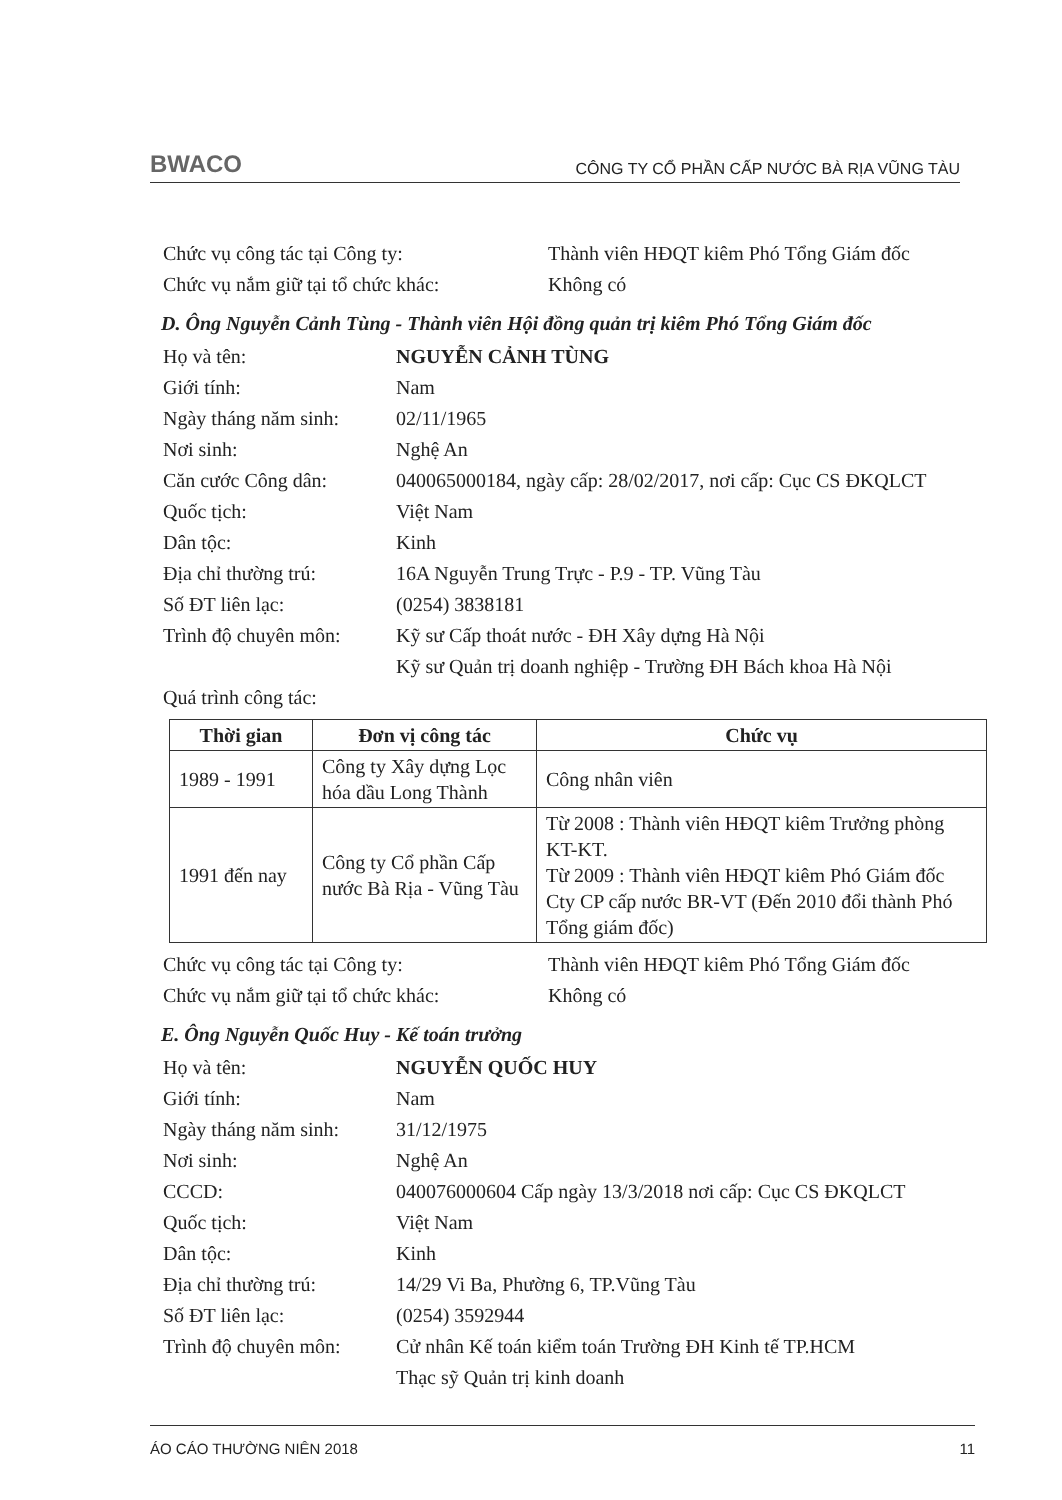BWACO CÔNG TY CỔ PHẦN CẤP NƯỚC BÀ RỊA VŨNG TÀU
Chức vụ công tác tại Công ty: Thành viên HĐQT kiêm Phó Tổng Giám đốc
Chức vụ nắm giữ tại tổ chức khác: Không có
D. Ông Nguyễn Cảnh Tùng - Thành viên Hội đồng quản trị kiêm Phó Tổng Giám đốc
Họ và tên: NGUYỄN CẢNH TÙNG
Giới tính: Nam
Ngày tháng năm sinh: 02/11/1965
Nơi sinh: Nghệ An
Căn cước Công dân: 040065000184, ngày cấp: 28/02/2017, nơi cấp: Cục CS ĐKQLCT
Quốc tịch: Việt Nam
Dân tộc: Kinh
Địa chỉ thường trú: 16A Nguyễn Trung Trực - P.9 - TP. Vũng Tàu
Số ĐT liên lạc: (0254) 3838181
Trình độ chuyên môn: Kỹ sư Cấp thoát nước - ĐH Xây dựng Hà Nội
Kỹ sư Quản trị doanh nghiệp - Trường ĐH Bách khoa Hà Nội
Quá trình công tác:
| Thời gian | Đơn vị công tác | Chức vụ |
| --- | --- | --- |
| 1989 - 1991 | Công ty Xây dựng Lọc hóa dầu Long Thành | Công nhân viên |
| 1991 đến nay | Công ty Cổ phần Cấp nước Bà Rịa - Vũng Tàu | Từ 2008 : Thành viên HĐQT kiêm Trưởng phòng KT-KT. Từ 2009 : Thành viên HĐQT kiêm Phó Giám đốc Cty CP cấp nước BR-VT (Đến 2010 đổi thành Phó Tổng giám đốc) |
Chức vụ công tác tại Công ty: Thành viên HĐQT kiêm Phó Tổng Giám đốc
Chức vụ nắm giữ tại tổ chức khác: Không có
E. Ông Nguyễn Quốc Huy - Kế toán trưởng
Họ và tên: NGUYỄN QUỐC HUY
Giới tính: Nam
Ngày tháng năm sinh: 31/12/1975
Nơi sinh: Nghệ An
CCCD: 040076000604 Cấp ngày 13/3/2018 nơi cấp: Cục CS ĐKQLCT
Quốc tịch: Việt Nam
Dân tộc: Kinh
Địa chỉ thường trú: 14/29 Vi Ba, Phường 6, TP.Vũng Tàu
Số ĐT liên lạc: (0254) 3592944
Trình độ chuyên môn: Cử nhân Kế toán kiểm toán Trường ĐH Kinh tế TP.HCM
Thạc sỹ Quản trị kinh doanh
ÁO CÁO THƯỜNG NIÊN 2018 11